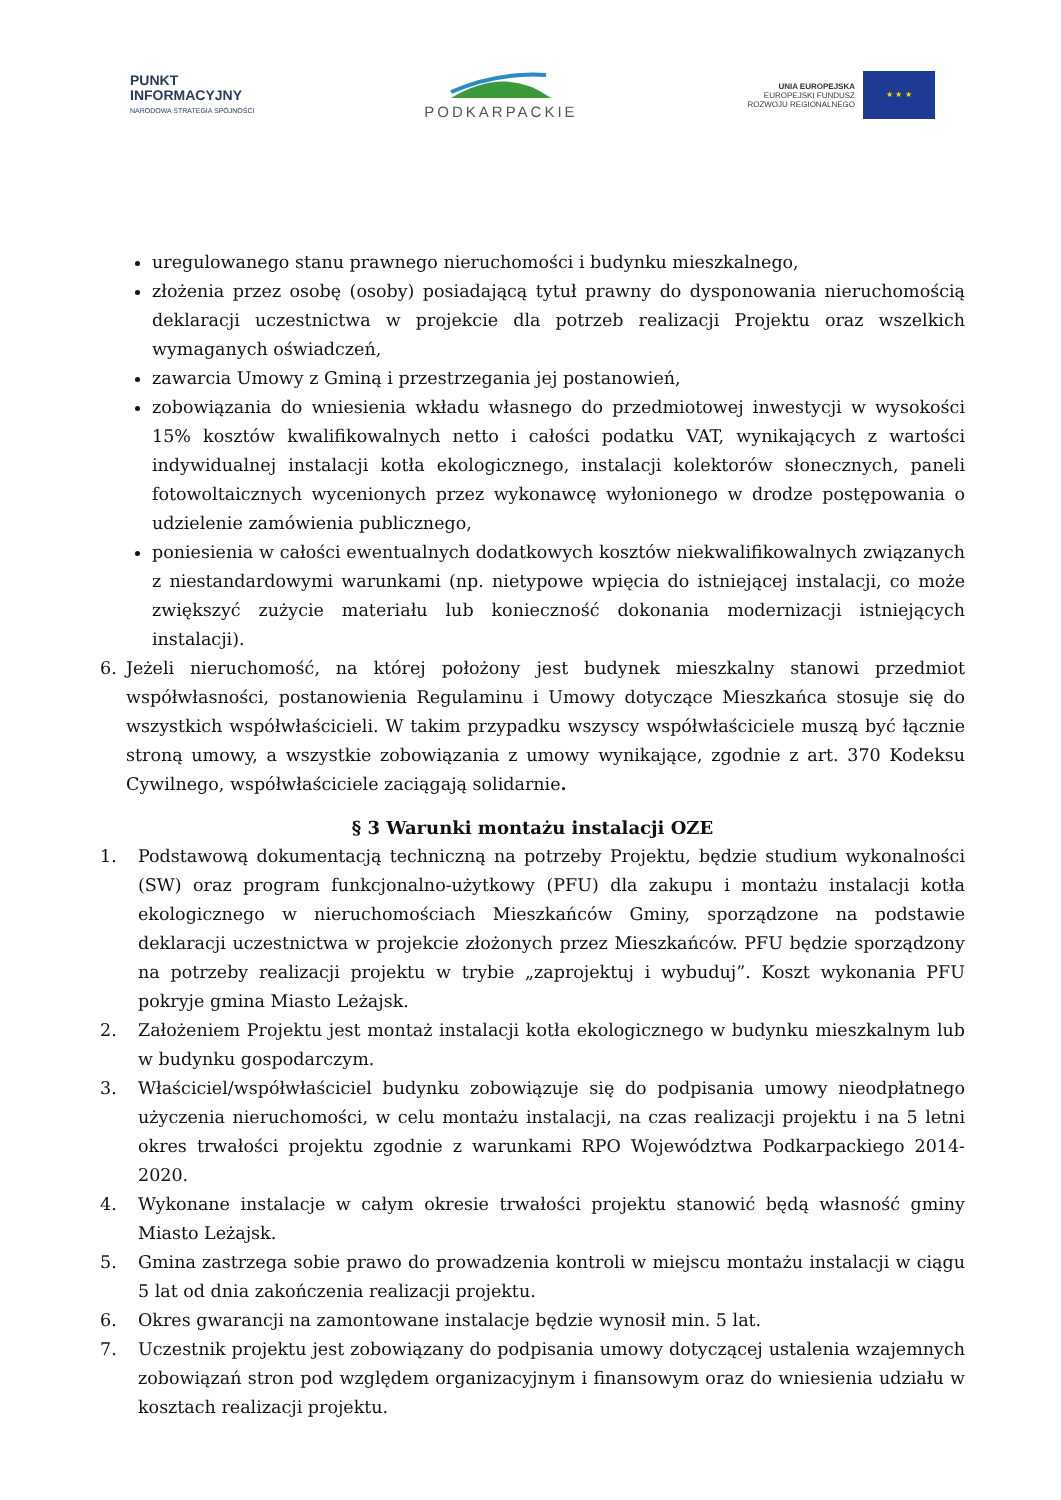PUNKT
INFORMACYJNY
NARODOWA STRATEGIA SPÓJNOŚCI
PODKARPACKIE
UNIA EUROPEJSKA
EUROPEJSKI FUNDUSZ
ROZWOJU REGIONALNEGO
★ ★ ★
uregulowanego stanu prawnego nieruchomości i budynku mieszkalnego,
złożenia przez osobę (osoby) posiadającą tytuł prawny do dysponowania nieruchomością deklaracji uczestnictwa w projekcie dla potrzeb realizacji Projektu oraz wszelkich wymaganych oświadczeń,
zawarcia Umowy z Gminą i przestrzegania jej postanowień,
zobowiązania do wniesienia wkładu własnego do przedmiotowej inwestycji w wysokości 15% kosztów kwalifikowalnych netto i całości podatku VAT, wynikających z wartości indywidualnej instalacji kotła ekologicznego, instalacji kolektorów słonecznych, paneli fotowoltaicznych wycenionych przez wykonawcę wyłonionego w drodze postępowania o udzielenie zamówienia publicznego,
poniesienia w całości ewentualnych dodatkowych kosztów niekwalifikowalnych związanych z niestandardowymi warunkami (np. nietypowe wpięcia do istniejącej instalacji, co może zwiększyć zużycie materiału lub konieczność dokonania modernizacji istniejących instalacji).
6. Jeżeli nieruchomość, na której położony jest budynek mieszkalny stanowi przedmiot współwłasności, postanowienia Regulaminu i Umowy dotyczące Mieszkańca stosuje się do wszystkich współwłaścicieli. W takim przypadku wszyscy współwłaściciele muszą być łącznie stroną umowy, a wszystkie zobowiązania z umowy wynikające, zgodnie z art. 370 Kodeksu Cywilnego, współwłaściciele zaciągają solidarnie.
§ 3 Warunki montażu instalacji OZE
1. Podstawową dokumentacją techniczną na potrzeby Projektu, będzie studium wykonalności (SW) oraz program funkcjonalno-użytkowy (PFU) dla zakupu i montażu instalacji kotła ekologicznego w nieruchomościach Mieszkańców Gminy, sporządzone na podstawie deklaracji uczestnictwa w projekcie złożonych przez Mieszkańców. PFU będzie sporządzony na potrzeby realizacji projektu w trybie „zaprojektuj i wybuduj”. Koszt wykonania PFU pokryje gmina Miasto Leżajsk.
2. Założeniem Projektu jest montaż instalacji kotła ekologicznego w budynku mieszkalnym lub w budynku gospodarczym.
3. Właściciel/współwłaściciel budynku zobowiązuje się do podpisania umowy nieodpłatnego użyczenia nieruchomości, w celu montażu instalacji, na czas realizacji projektu i na 5 letni okres trwałości projektu zgodnie z warunkami RPO Województwa Podkarpackiego 2014-2020.
4. Wykonane instalacje w całym okresie trwałości projektu stanowić będą własność gminy Miasto Leżajsk.
5. Gmina zastrzega sobie prawo do prowadzenia kontroli w miejscu montażu instalacji w ciągu 5 lat od dnia zakończenia realizacji projektu.
6. Okres gwarancji na zamontowane instalacje będzie wynosił min. 5 lat.
7. Uczestnik projektu jest zobowiązany do podpisania umowy dotyczącej ustalenia wzajemnych zobowiązań stron pod względem organizacyjnym i finansowym oraz do wniesienia udziału w kosztach realizacji projektu.